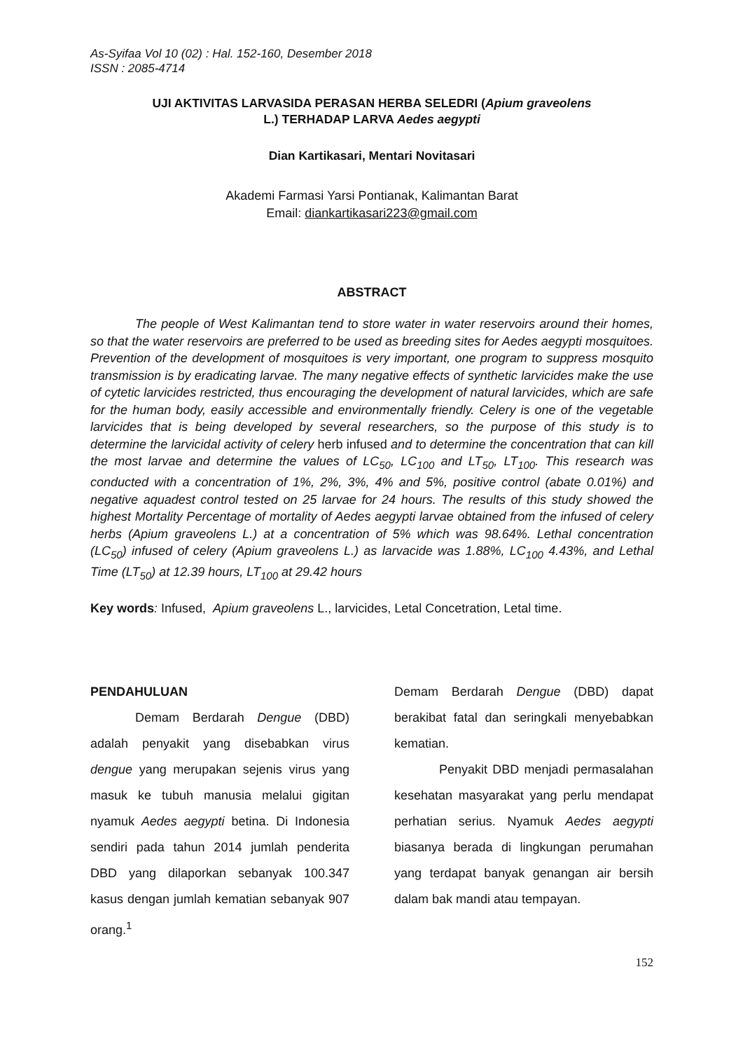As-Syifaa Vol 10 (02) : Hal. 152-160, Desember 2018
ISSN : 2085-4714
UJI AKTIVITAS LARVASIDA PERASAN HERBA SELEDRI (Apium graveolens
L.) TERHADAP LARVA Aedes aegypti
Dian Kartikasari, Mentari Novitasari
Akademi Farmasi Yarsi Pontianak, Kalimantan Barat
Email: diankartikasari223@gmail.com
ABSTRACT
The people of West Kalimantan tend to store water in water reservoirs around their homes, so that the water reservoirs are preferred to be used as breeding sites for Aedes aegypti mosquitoes. Prevention of the development of mosquitoes is very important, one program to suppress mosquito transmission is by eradicating larvae. The many negative effects of synthetic larvicides make the use of cytetic larvicides restricted, thus encouraging the development of natural larvicides, which are safe for the human body, easily accessible and environmentally friendly. Celery is one of the vegetable larvicides that is being developed by several researchers, so the purpose of this study is to determine the larvicidal activity of celery herb infused and to determine the concentration that can kill the most larvae and determine the values of LC<sub>50</sub>, LC<sub>100</sub> and LT<sub>50</sub>, LT<sub>100</sub>. This research was conducted with a concentration of 1%, 2%, 3%, 4% and 5%, positive control (abate 0.01%) and negative aquadest control tested on 25 larvae for 24 hours. The results of this study showed the highest Mortality Percentage of mortality of Aedes aegypti larvae obtained from the infused of celery herbs (Apium graveolens L.) at a concentration of 5% which was 98.64%. Lethal concentration (LC<sub>50</sub>) infused of celery (Apium graveolens L.) as larvacide was 1.88%, LC<sub>100</sub> 4.43%, and Lethal Time (LT<sub>50</sub>) at 12.39 hours, LT<sub>100</sub> at 29.42 hours
Key words: Infused, Apium graveolens L., larvicides, Letal Concetration, Letal time.
PENDAHULUAN
Demam Berdarah Dengue (DBD) adalah penyakit yang disebabkan virus dengue yang merupakan sejenis virus yang masuk ke tubuh manusia melalui gigitan nyamuk Aedes aegypti betina. Di Indonesia sendiri pada tahun 2014 jumlah penderita DBD yang dilaporkan sebanyak 100.347 kasus dengan jumlah kematian sebanyak 907 orang.<sup>1</sup>
Demam Berdarah Dengue (DBD) dapat berakibat fatal dan seringkali menyebabkan kematian.
Penyakit DBD menjadi permasalahan kesehatan masyarakat yang perlu mendapat perhatian serius. Nyamuk Aedes aegypti biasanya berada di lingkungan perumahan yang terdapat banyak genangan air bersih dalam bak mandi atau tempayan.
152